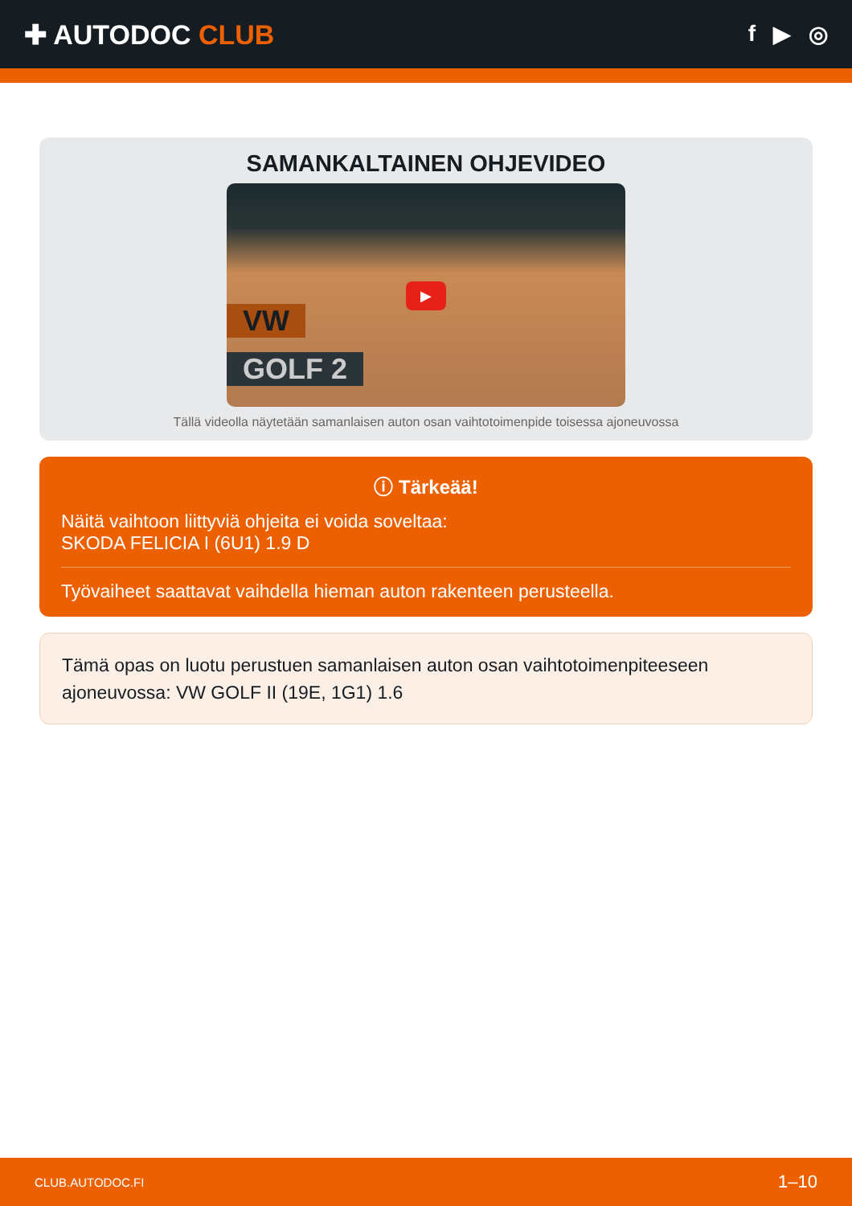✚ AUTODOC CLUB
f ▶ ◎
SAMANKALTAINEN OHJEVIDEO
VW
GOLF 2
▶
Tällä videolla näytetään samanlaisen auton osan vaihtotoimenpide toisessa ajoneuvossa
ⓘ Tärkeää!
Näitä vaihtoon liittyviä ohjeita ei voida soveltaa:
SKODA FELICIA I (6U1) 1.9 D
Työvaiheet saattavat vaihdella hieman auton rakenteen perusteella.
Tämä opas on luotu perustuen samanlaisen auton osan vaihtotoimenpiteeseen ajoneuvossa: VW GOLF II (19E, 1G1) 1.6
CLUB.AUTODOC.FI 1–10